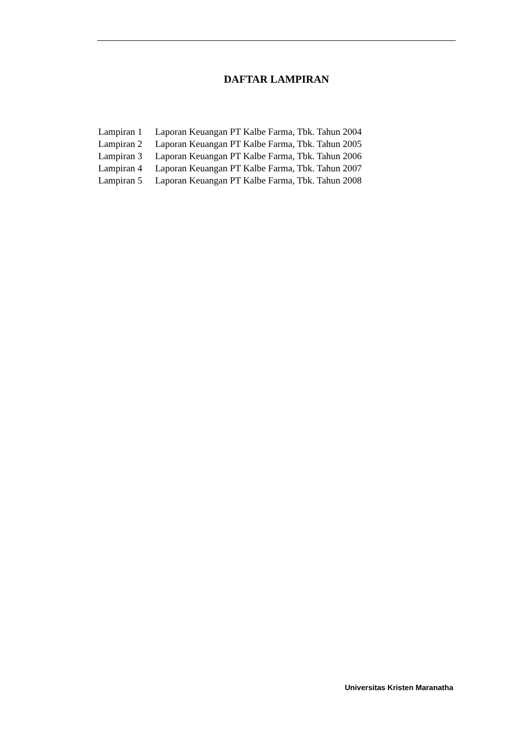DAFTAR LAMPIRAN
Lampiran 1 Laporan Keuangan PT Kalbe Farma, Tbk. Tahun 2004
Lampiran 2 Laporan Keuangan PT Kalbe Farma, Tbk. Tahun 2005
Lampiran 3 Laporan Keuangan PT Kalbe Farma, Tbk. Tahun 2006
Lampiran 4 Laporan Keuangan PT Kalbe Farma, Tbk. Tahun 2007
Lampiran 5 Laporan Keuangan PT Kalbe Farma, Tbk. Tahun 2008
Universitas Kristen Maranatha